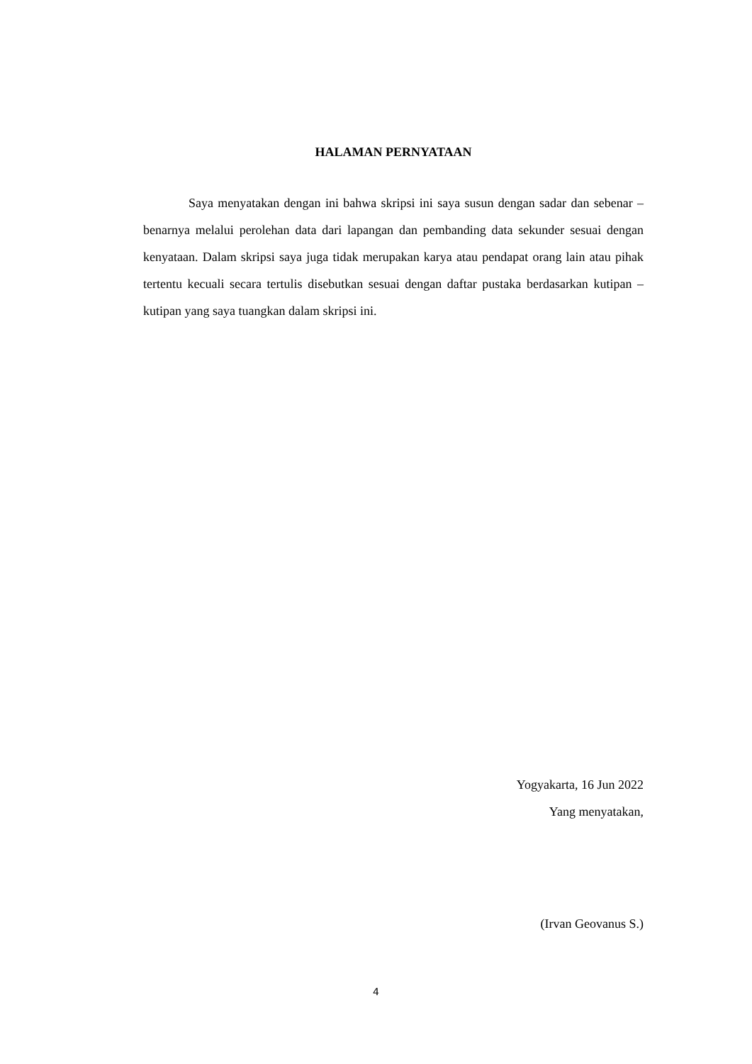HALAMAN PERNYATAAN
Saya menyatakan dengan ini bahwa skripsi ini saya susun dengan sadar dan sebenar – benarnya melalui perolehan data dari lapangan dan pembanding data sekunder sesuai dengan kenyataan. Dalam skripsi saya juga tidak merupakan karya atau pendapat orang lain atau pihak tertentu kecuali secara tertulis disebutkan sesuai dengan daftar pustaka berdasarkan kutipan – kutipan yang saya tuangkan dalam skripsi ini.
Yogyakarta, 16 Jun 2022
Yang menyatakan,
(Irvan Geovanus S.)
4